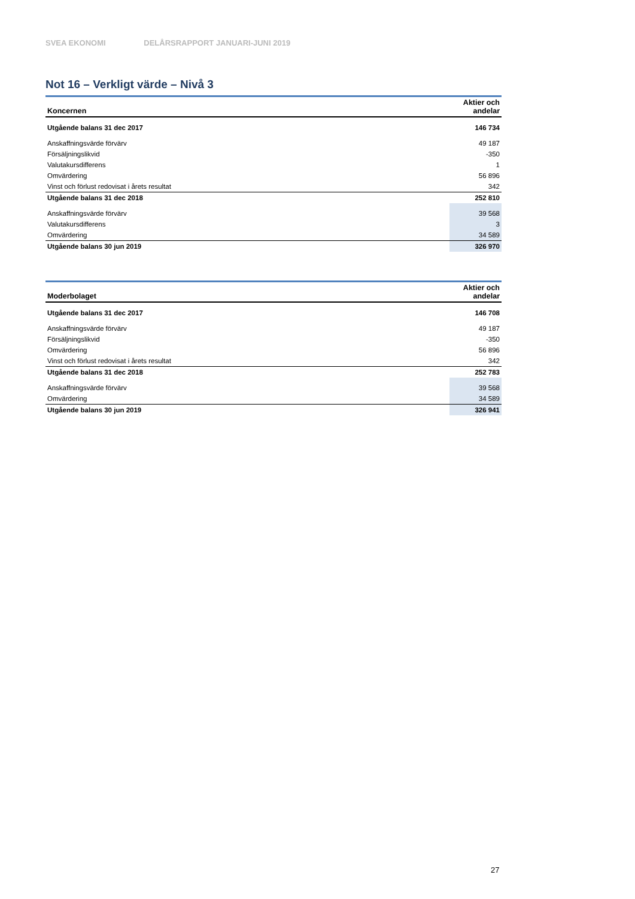SVEA EKONOMI DELÅRSRAPPORT JANUARI-JUNI 2019
Not 16 – Verkligt värde – Nivå 3
| Koncernen | Aktier och andelar |
| --- | --- |
| Utgående balans 31 dec 2017 | 146 734 |
| Anskaffningsvärde förvärv | 49 187 |
| Försäljningslikvid | -350 |
| Valutakursdifferens | 1 |
| Omvärdering | 56 896 |
| Vinst och förlust redovisat i årets resultat | 342 |
| Utgående balans 31 dec 2018 | 252 810 |
| Anskaffningsvärde förvärv | 39 568 |
| Valutakursdifferens | 3 |
| Omvärdering | 34 589 |
| Utgående balans 30 jun 2019 | 326 970 |
| Moderbolaget | Aktier och andelar |
| --- | --- |
| Utgående balans 31 dec 2017 | 146 708 |
| Anskaffningsvärde förvärv | 49 187 |
| Försäljningslikvid | -350 |
| Omvärdering | 56 896 |
| Vinst och förlust redovisat i årets resultat | 342 |
| Utgående balans 31 dec 2018 | 252 783 |
| Anskaffningsvärde förvärv | 39 568 |
| Omvärdering | 34 589 |
| Utgående balans 30 jun 2019 | 326 941 |
27